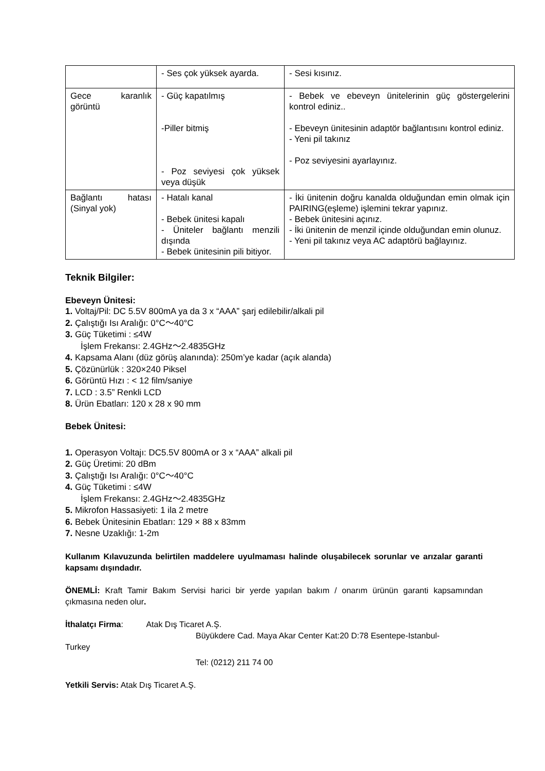| | - Ses çok yüksek ayarda. | - Sesi kısınız. |
| Gece karanlık görüntü | - Güç kapatılmış -Piller bitmiş - Poz seviyesi çok yüksek veya düşük | - Bebek ve ebeveyn ünitelerinin güç göstergelerini kontrol ediniz.. - Ebeveyn ünitesinin adaptör bağlantısını kontrol ediniz. - Yeni pil takınız - Poz seviyesini ayarlayınız. |
| Bağlantı hatası (Sinyal yok) | - Hatalı kanal - Bebek ünitesi kapalı - Üniteler bağlantı menzili dışında - Bebek ünitesinin pili bitiyor. | - İki ünitenin doğru kanalda olduğundan emin olmak için PAIRING(eşleme) işlemini tekrar yapınız. - Bebek ünitesini açınız. - İki ünitenin de menzil içinde olduğundan emin olunuz. - Yeni pil takınız veya AC adaptörü bağlayınız. |
Teknik Bilgiler:
Ebeveyn Ünitesi:
1. Voltaj/Pil: DC 5.5V 800mA ya da 3 x “AAA” şarj edilebilir/alkali pil
2. Çalıştığı Isı Aralığı: 0°C～40°C
3. Güç Tüketimi : ≤4W
İşlem Frekansı: 2.4GHz～2.4835GHz
4. Kapsama Alanı (düz görüş alanında): 250m’ye kadar (açık alanda)
5. Çözünürlük : 320×240 Piksel
6. Görüntü Hızı : < 12 film/saniye
7. LCD : 3.5” Renkli LCD
8. Ürün Ebatları: 120 x 28 x 90 mm
Bebek Ünitesi:
1. Operasyon Voltajı: DC5.5V 800mA or 3 x “AAA” alkali pil
2. Güç Üretimi: 20 dBm
3. Çalıştığı Isı Aralığı: 0°C～40°C
4. Güç Tüketimi : ≤4W
İşlem Frekansı: 2.4GHz～2.4835GHz
5. Mikrofon Hassasiyeti: 1 ila 2 metre
6. Bebek Ünitesinin Ebatları: 129 × 88 x 83mm
7. Nesne Uzaklığı: 1-2m
Kullanım Kılavuzunda belirtilen maddelere uyulmaması halinde oluşabilecek sorunlar ve arızalar garanti kapsamı dışındadır.
ÖNEMLİ: Kraft Tamir Bakım Servisi harici bir yerde yapılan bakım / onarım ürünün garanti kapsamından çıkmasına neden olur.
İthalatçı Firma: Atak Dış Ticaret A.Ş.
Büyükdere Cad. Maya Akar Center Kat:20 D:78 Esentepe-Istanbul-
Turkey
Tel: (0212) 211 74 00
Yetkili Servis: Atak Dış Ticaret A.Ş.